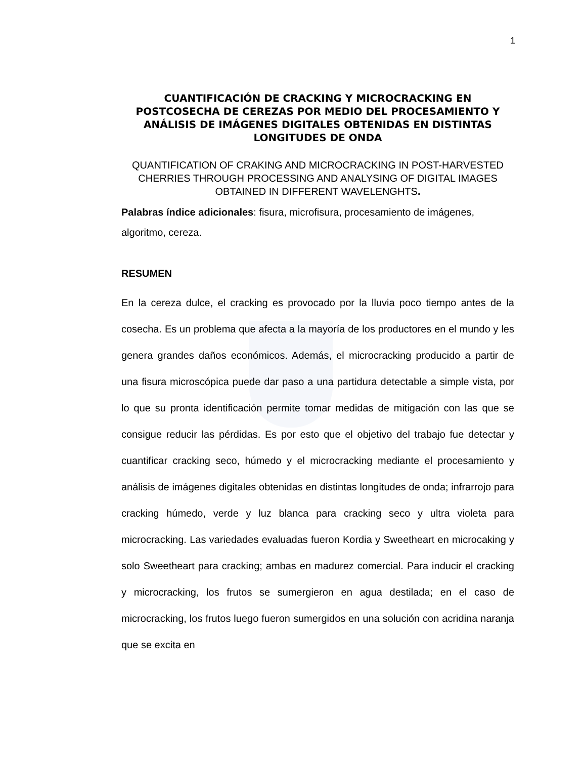1
CUANTIFICACIÓN DE CRACKING Y MICROCRACKING EN POSTCOSECHA DE CEREZAS POR MEDIO DEL PROCESAMIENTO Y ANÁLISIS DE IMÁGENES DIGITALES OBTENIDAS EN DISTINTAS LONGITUDES DE ONDA
QUANTIFICATION OF CRAKING AND MICROCRACKING IN POST-HARVESTED CHERRIES THROUGH PROCESSING AND ANALYSING OF DIGITAL IMAGES OBTAINED IN DIFFERENT WAVELENGHTS.
Palabras índice adicionales: fisura, microfisura, procesamiento de imágenes, algoritmo, cereza.
RESUMEN
En la cereza dulce, el cracking es provocado por la lluvia poco tiempo antes de la cosecha. Es un problema que afecta a la mayoría de los productores en el mundo y les genera grandes daños económicos. Además, el microcracking producido a partir de una fisura microscópica puede dar paso a una partidura detectable a simple vista, por lo que su pronta identificación permite tomar medidas de mitigación con las que se consigue reducir las pérdidas. Es por esto que el objetivo del trabajo fue detectar y cuantificar cracking seco, húmedo y el microcracking mediante el procesamiento y análisis de imágenes digitales obtenidas en distintas longitudes de onda; infrarrojo para cracking húmedo, verde y luz blanca para cracking seco y ultra violeta para microcracking. Las variedades evaluadas fueron Kordia y Sweetheart en microcaking y solo Sweetheart para cracking; ambas en madurez comercial. Para inducir el cracking y microcracking, los frutos se sumergieron en agua destilada; en el caso de microcracking, los frutos luego fueron sumergidos en una solución con acridina naranja que se excita en